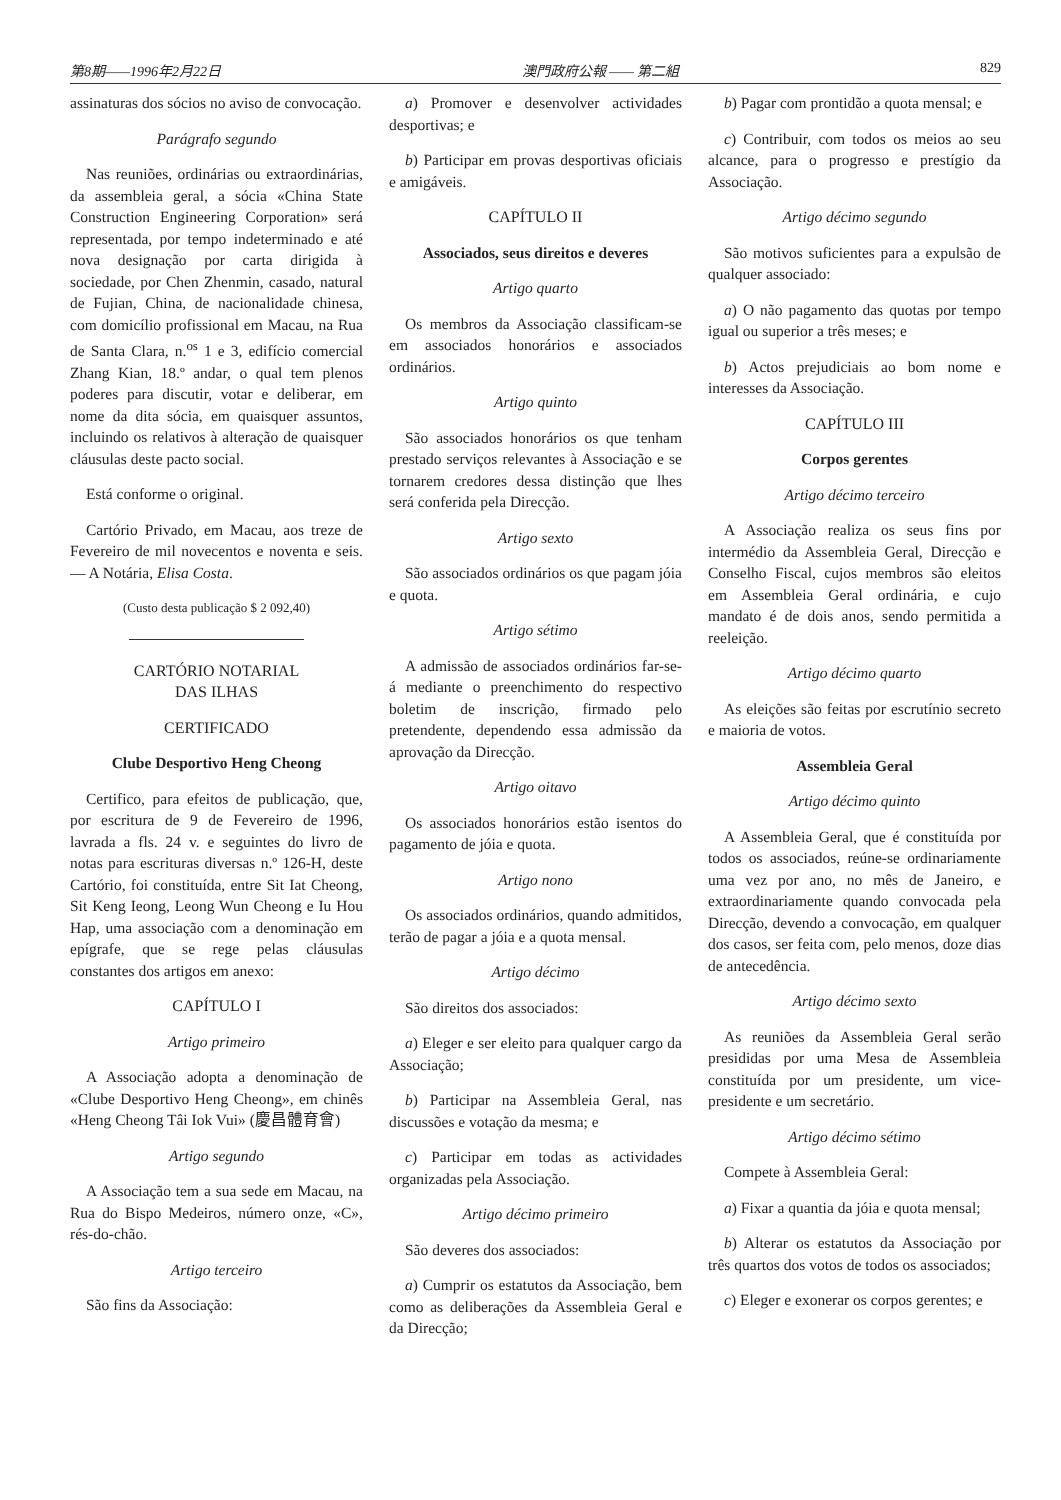第8期——1996年2月22日 澳門政府公報 —— 第二組 829
assinaturas dos sócios no aviso de convocação.
Parágrafo segundo
Nas reuniões, ordinárias ou extraordinárias, da assembleia geral, a sócia «China State Construction Engineering Corporation» será representada, por tempo indeterminado e até nova designação por carta dirigida à sociedade, por Chen Zhenmin, casado, natural de Fujian, China, de nacionalidade chinesa, com domicílio profissional em Macau, na Rua de Santa Clara, n.<sup>os</sup> 1 e 3, edifício comercial Zhang Kian, 18.º andar, o qual tem plenos poderes para discutir, votar e deliberar, em nome da dita sócia, em quaisquer assuntos, incluindo os relativos à alteração de quaisquer cláusulas deste pacto social.
Está conforme o original.
Cartório Privado, em Macau, aos treze de Fevereiro de mil novecentos e noventa e seis. — A Notária, Elisa Costa.
(Custo desta publicação $ 2 092,40)
CARTÓRIO NOTARIAL
DAS ILHAS
CERTIFICADO
Clube Desportivo Heng Cheong
Certifico, para efeitos de publicação, que, por escritura de 9 de Fevereiro de 1996, lavrada a fls. 24 v. e seguintes do livro de notas para escrituras diversas n.º 126-H, deste Cartório, foi constituída, entre Sit Iat Cheong, Sit Keng Ieong, Leong Wun Cheong e Iu Hou Hap, uma associação com a denominação em epígrafe, que se rege pelas cláusulas constantes dos artigos em anexo:
CAPÍTULO I
Artigo primeiro
A Associação adopta a denominação de «Clube Desportivo Heng Cheong», em chinês «Heng Cheong Tâi Iok Vui» (慶昌體育會)
Artigo segundo
A Associação tem a sua sede em Macau, na Rua do Bispo Medeiros, número onze, «C», rés-do-chão.
Artigo terceiro
São fins da Associação:
a) Promover e desenvolver actividades desportivas; e
b) Participar em provas desportivas oficiais e amigáveis.
CAPÍTULO II
Associados, seus direitos e deveres
Artigo quarto
Os membros da Associação classificam-se em associados honorários e associados ordinários.
Artigo quinto
São associados honorários os que tenham prestado serviços relevantes à Associação e se tornarem credores dessa distinção que lhes será conferida pela Direcção.
Artigo sexto
São associados ordinários os que pagam jóia e quota.
Artigo sétimo
A admissão de associados ordinários far-se-á mediante o preenchimento do respectivo boletim de inscrição, firmado pelo pretendente, dependendo essa admissão da aprovação da Direcção.
Artigo oitavo
Os associados honorários estão isentos do pagamento de jóia e quota.
Artigo nono
Os associados ordinários, quando admitidos, terão de pagar a jóia e a quota mensal.
Artigo décimo
São direitos dos associados:
a) Eleger e ser eleito para qualquer cargo da Associação;
b) Participar na Assembleia Geral, nas discussões e votação da mesma; e
c) Participar em todas as actividades organizadas pela Associação.
Artigo décimo primeiro
São deveres dos associados:
a) Cumprir os estatutos da Associação, bem como as deliberações da Assembleia Geral e da Direcção;
b) Pagar com prontidão a quota mensal; e
c) Contribuir, com todos os meios ao seu alcance, para o progresso e prestígio da Associação.
Artigo décimo segundo
São motivos suficientes para a expulsão de qualquer associado:
a) O não pagamento das quotas por tempo igual ou superior a três meses; e
b) Actos prejudiciais ao bom nome e interesses da Associação.
CAPÍTULO III
Corpos gerentes
Artigo décimo terceiro
A Associação realiza os seus fins por intermédio da Assembleia Geral, Direcção e Conselho Fiscal, cujos membros são eleitos em Assembleia Geral ordinária, e cujo mandato é de dois anos, sendo permitida a reeleição.
Artigo décimo quarto
As eleições são feitas por escrutínio secreto e maioria de votos.
Assembleia Geral
Artigo décimo quinto
A Assembleia Geral, que é constituída por todos os associados, reúne-se ordinariamente uma vez por ano, no mês de Janeiro, e extraordinariamente quando convocada pela Direcção, devendo a convocação, em qualquer dos casos, ser feita com, pelo menos, doze dias de antecedência.
Artigo décimo sexto
As reuniões da Assembleia Geral serão presididas por uma Mesa de Assembleia constituída por um presidente, um vice-presidente e um secretário.
Artigo décimo sétimo
Compete à Assembleia Geral:
a) Fixar a quantia da jóia e quota mensal;
b) Alterar os estatutos da Associação por três quartos dos votos de todos os associados;
c) Eleger e exonerar os corpos gerentes; e